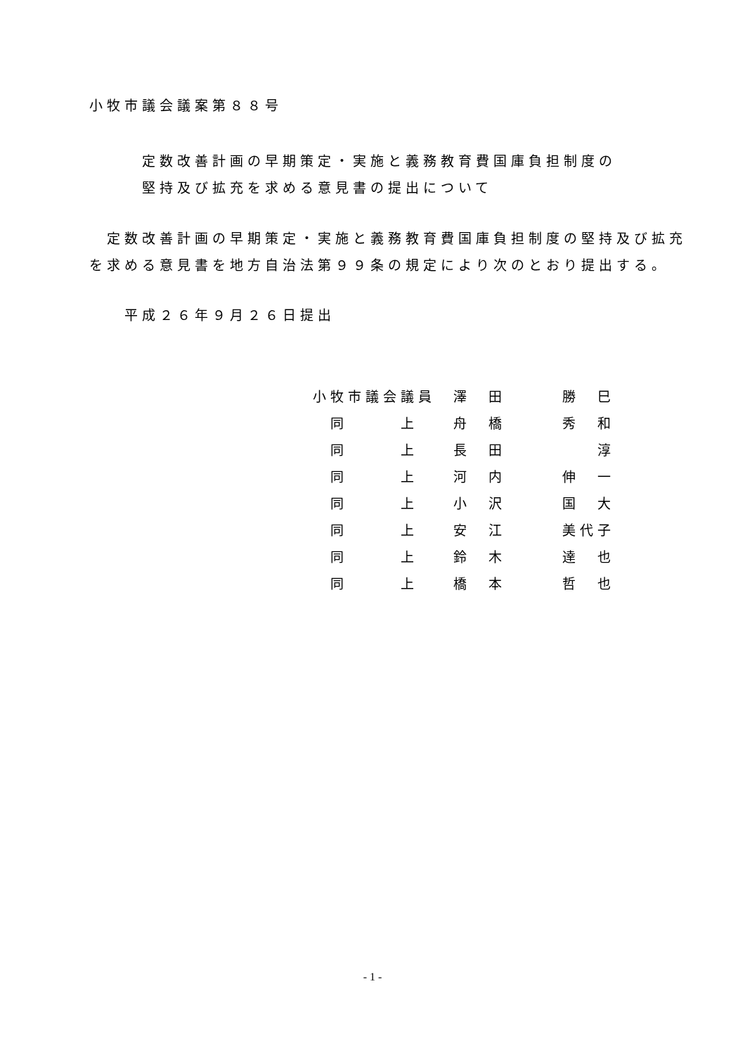小牧市議会議案第８８号
定数改善計画の早期策定・実施と義務教育費国庫負担制度の
堅持及び拡充を求める意見書の提出について
定数改善計画の早期策定・実施と義務教育費国庫負担制度の堅持及び拡充を求める意見書を地方自治法第９９条の規定により次のとおり提出する。
平成２６年９月２６日提出
| 小牧市議会議員 | 澤 田 | 勝 巳 |
| 同 上 | 舟 橋 | 秀 和 |
| 同 上 | 長 田 | 淳 |
| 同 上 | 河 内 | 伸 一 |
| 同 上 | 小 沢 | 国 大 |
| 同 上 | 安 江 | 美代子 |
| 同 上 | 鈴 木 | 達 也 |
| 同 上 | 橋 本 | 哲 也 |
- 1 -